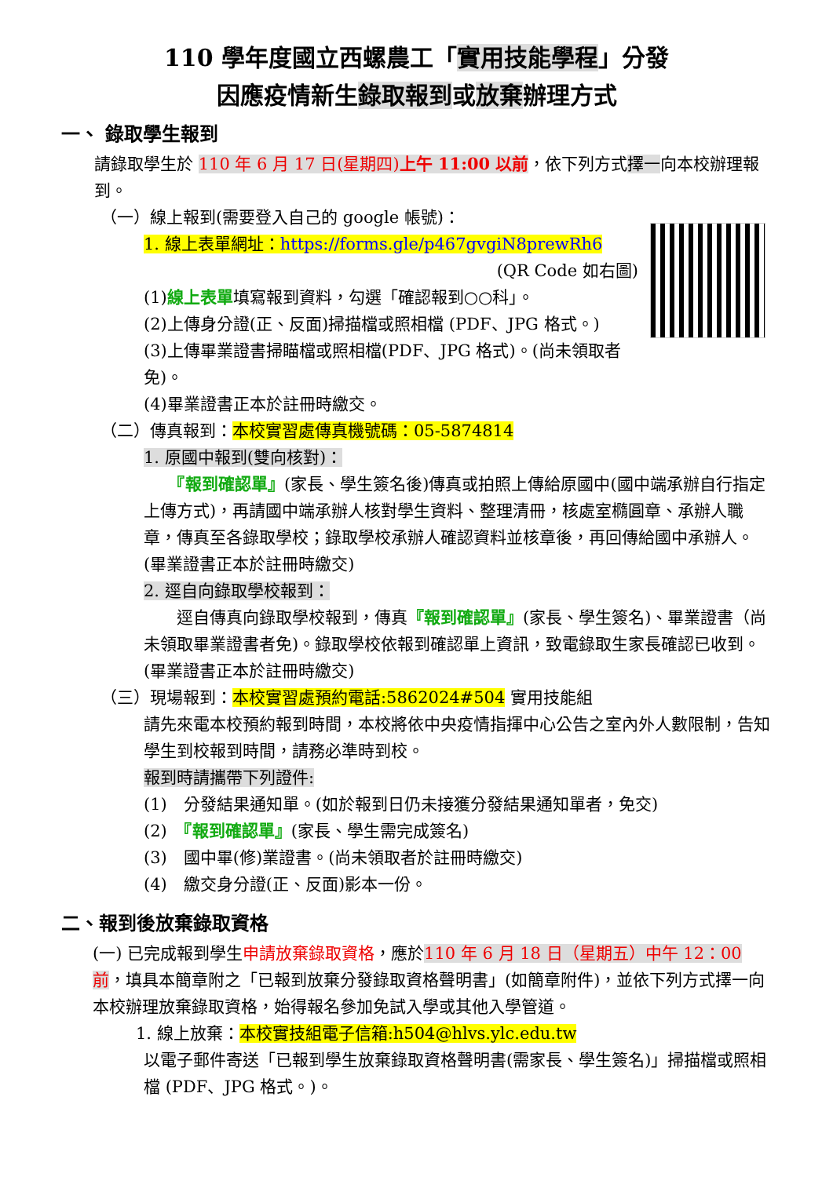110 學年度國立西螺農工「實用技能學程」分發
因應疫情新生錄取報到或放棄辦理方式
一、 錄取學生報到
請錄取學生於 110 年 6 月 17 日(星期四)上午 11:00 以前，依下列方式擇一向本校辦理報到。
（一）線上報到(需要登入自己的 google 帳號)：
1. 線上表單網址：https://forms.gle/p467gvgiN8prewRh6
(QR Code 如右圖)
(1)線上表單填寫報到資料，勾選「確認報到○○科」。
(2)上傳身分證(正、反面)掃描檔或照相檔 (PDF、JPG 格式。)
(3)上傳畢業證書掃瞄檔或照相檔(PDF、JPG 格式)。(尚未領取者免)。
(4)畢業證書正本於註冊時繳交。
（二）傳真報到：本校實習處傳真機號碼：05-5874814
1. 原國中報到(雙向核對)：
　　『報到確認單』(家長、學生簽名後)傳真或拍照上傳給原國中(國中端承辦自行指定上傳方式)，再請國中端承辦人核對學生資料、整理清冊，核處室橢圓章、承辦人職章，傳真至各錄取學校；錄取學校承辦人確認資料並核章後，再回傳給國中承辦人。(畢業證書正本於註冊時繳交)
2. 逕自向錄取學校報到：
　　逕自傳真向錄取學校報到，傳真『報到確認單』(家長、學生簽名)、畢業證書（尚未領取畢業證書者免)。錄取學校依報到確認單上資訊，致電錄取生家長確認已收到。(畢業證書正本於註冊時繳交)
（三）現場報到：本校實習處預約電話:5862024#504 實用技能組
請先來電本校預約報到時間，本校將依中央疫情指揮中心公告之室內外人數限制，告知學生到校報到時間，請務必準時到校。
報到時請攜帶下列證件:
(1)　分發結果通知單。(如於報到日仍未接獲分發結果通知單者，免交)
(2)　『報到確認單』(家長、學生需完成簽名)
(3)　國中畢(修)業證書。(尚未領取者於註冊時繳交)
(4)　繳交身分證(正、反面)影本一份。
二、報到後放棄錄取資格
(一) 已完成報到學生申請放棄錄取資格，應於110 年 6 月 18 日（星期五）中午 12：00 前，填具本簡章附之「已報到放棄分發錄取資格聲明書」(如簡章附件)，並依下列方式擇一向本校辦理放棄錄取資格，始得報名參加免試入學或其他入學管道。
1. 線上放棄：本校實技組電子信箱:h504@hlvs.ylc.edu.tw
以電子郵件寄送「已報到學生放棄錄取資格聲明書(需家長、學生簽名)」掃描檔或照相檔 (PDF、JPG 格式。)。